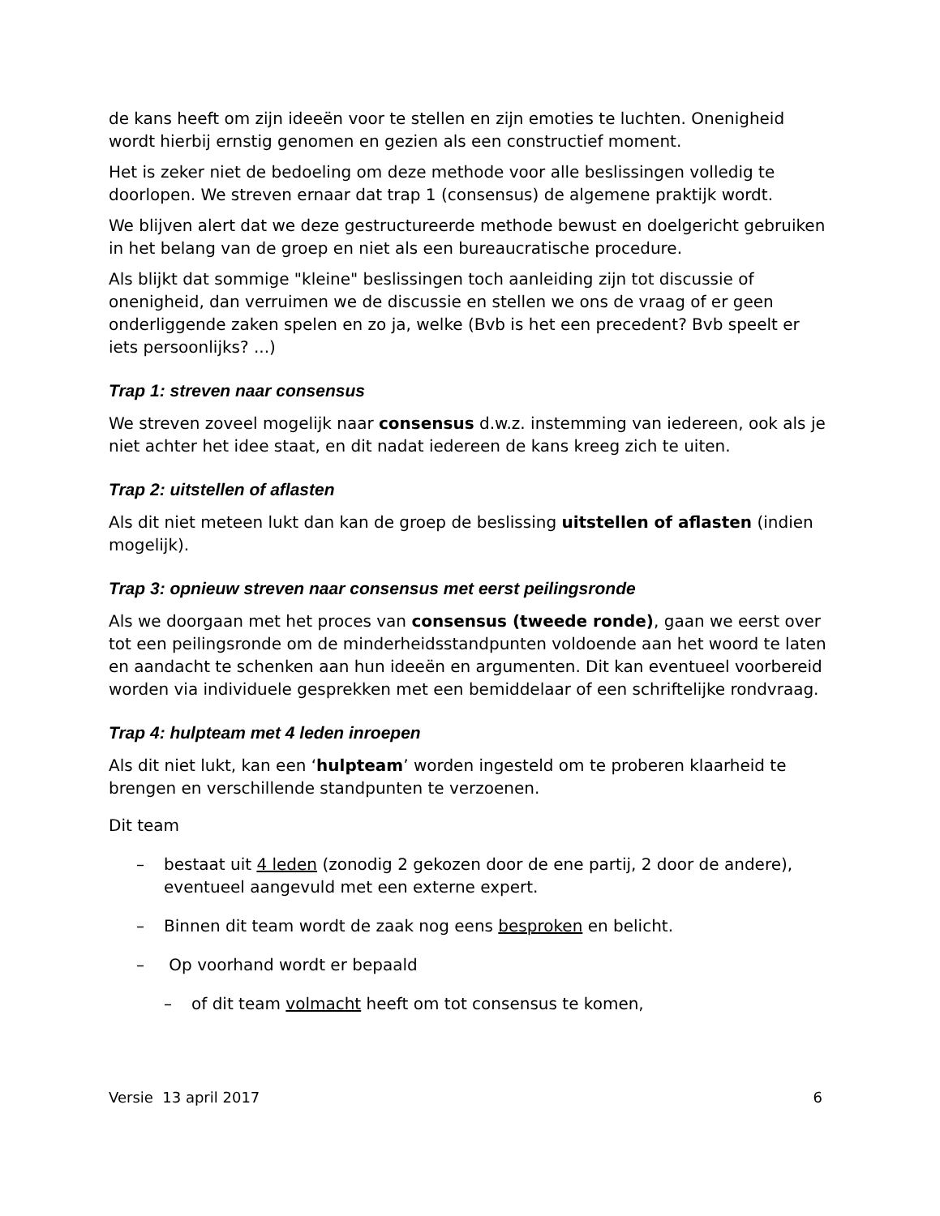de kans heeft om zijn ideeën voor te stellen en zijn emoties te luchten. Onenigheid wordt hierbij ernstig genomen en gezien als een constructief moment.
Het is zeker niet de bedoeling om deze methode voor alle beslissingen volledig te doorlopen. We streven ernaar dat trap 1 (consensus) de algemene praktijk wordt.
We blijven alert dat we deze gestructureerde methode bewust en doelgericht gebruiken in het belang van de groep en niet als een bureaucratische procedure.
Als blijkt dat sommige "kleine" beslissingen toch aanleiding zijn tot discussie of onenigheid, dan verruimen we de discussie en stellen we ons de vraag of er geen onderliggende zaken spelen en zo ja, welke (Bvb is het een precedent? Bvb speelt er iets persoonlijks? ...)
Trap 1: streven naar consensus
We streven zoveel mogelijk naar consensus d.w.z. instemming van iedereen, ook als je niet achter het idee staat, en dit nadat iedereen de kans kreeg zich te uiten.
Trap 2: uitstellen of aflasten
Als dit niet meteen lukt dan kan de groep de beslissing uitstellen of aflasten (indien mogelijk).
Trap 3: opnieuw streven naar consensus met eerst peilingsronde
Als we doorgaan met het proces van consensus (tweede ronde), gaan we eerst over tot een peilingsronde om de minderheidsstandpunten voldoende aan het woord te laten en aandacht te schenken aan hun ideeën en argumenten. Dit kan eventueel voorbereid worden via individuele gesprekken met een bemiddelaar of een schriftelijke rondvraag.
Trap 4: hulpteam met 4 leden inroepen
Als dit niet lukt, kan een ‘hulpteam’ worden ingesteld om te proberen klaarheid te brengen en verschillende standpunten te verzoenen.
Dit team
– bestaat uit 4 leden (zonodig 2 gekozen door de ene partij, 2 door de andere), eventueel aangevuld met een externe expert.
– Binnen dit team wordt de zaak nog eens besproken en belicht.
– Op voorhand wordt er bepaald
– of dit team volmacht heeft om tot consensus te komen,
Versie 13 april 2017 6